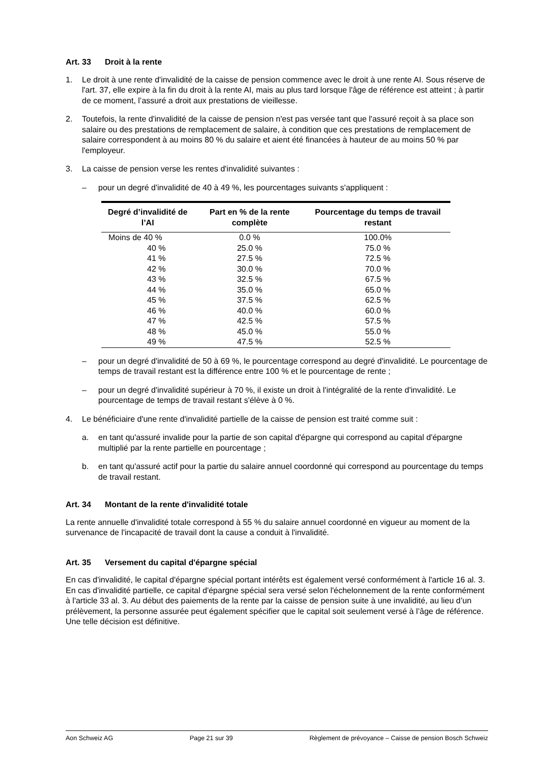Art. 33 Droit à la rente
1. Le droit à une rente d'invalidité de la caisse de pension commence avec le droit à une rente AI. Sous réserve de l'art. 37, elle expire à la fin du droit à la rente AI, mais au plus tard lorsque l'âge de référence est atteint ; à partir de ce moment, l’assuré a droit aux prestations de vieillesse.
2. Toutefois, la rente d'invalidité de la caisse de pension n'est pas versée tant que l'assuré reçoit à sa place son salaire ou des prestations de remplacement de salaire, à condition que ces prestations de remplacement de salaire correspondent à au moins 80 % du salaire et aient été financées à hauteur de au moins 50 % par l'employeur.
3. La caisse de pension verse les rentes d'invalidité suivantes :
– pour un degré d'invalidité de 40 à 49 %, les pourcentages suivants s'appliquent :
| Degré d’invalidité de l’AI | Part en % de la rente complète | Pourcentage du temps de travail restant |
| --- | --- | --- |
| Moins de 40 % | 0.0 % | 100.0% |
| 40 % | 25.0 % | 75.0 % |
| 41 % | 27.5 % | 72.5 % |
| 42 % | 30.0 % | 70.0 % |
| 43 % | 32.5 % | 67.5 % |
| 44 % | 35.0 % | 65.0 % |
| 45 % | 37.5 % | 62.5 % |
| 46 % | 40.0 % | 60.0 % |
| 47 % | 42.5 % | 57.5 % |
| 48 % | 45.0 % | 55.0 % |
| 49 % | 47.5 % | 52.5 % |
– pour un degré d'invalidité de 50 à 69 %, le pourcentage correspond au degré d'invalidité. Le pourcentage de temps de travail restant est la différence entre 100 % et le pourcentage de rente ;
– pour un degré d'invalidité supérieur à 70 %, il existe un droit à l'intégralité de la rente d'invalidité. Le pourcentage de temps de travail restant s'élève à 0 %.
4. Le bénéficiaire d'une rente d'invalidité partielle de la caisse de pension est traité comme suit :
a. en tant qu'assuré invalide pour la partie de son capital d'épargne qui correspond au capital d'épargne multiplié par la rente partielle en pourcentage ;
b. en tant qu'assuré actif pour la partie du salaire annuel coordonné qui correspond au pourcentage du temps de travail restant.
Art. 34 Montant de la rente d'invalidité totale
La rente annuelle d'invalidité totale correspond à 55 % du salaire annuel coordonné en vigueur au moment de la survenance de l'incapacité de travail dont la cause a conduit à l'invalidité.
Art. 35 Versement du capital d'épargne spécial
En cas d'invalidité, le capital d'épargne spécial portant intérêts est également versé conformément à l'article 16 al. 3. En cas d'invalidité partielle, ce capital d'épargne spécial sera versé selon l'échelonnement de la rente conformément à l'article 33 al. 3. Au début des paiements de la rente par la caisse de pension suite à une invalidité, au lieu d’un prélèvement, la personne assurée peut également spécifier que le capital soit seulement versé à l’âge de référence. Une telle décision est définitive.
Aon Schweiz AG Page 21 sur 39 Règlement de prévoyance – Caisse de pension Bosch Schweiz